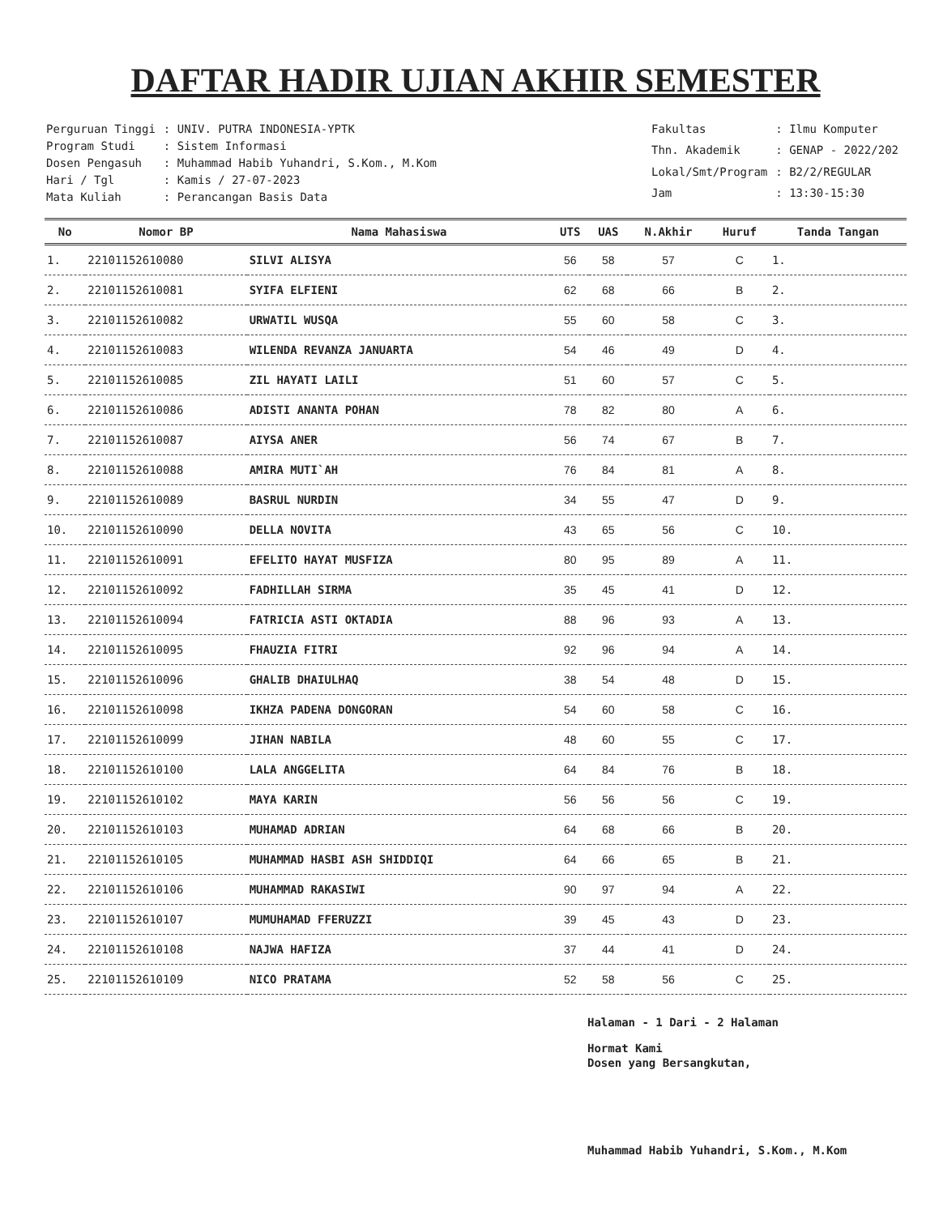DAFTAR HADIR UJIAN AKHIR SEMESTER
| Perguruan Tinggi | : UNIV. PUTRA INDONESIA-YPTK |
| Program Studi | : Sistem Informasi |
| Dosen Pengasuh | : Muhammad Habib Yuhandri, S.Kom., M.Kom |
| Hari / Tgl | : Kamis / 27-07-2023 |
| Mata Kuliah | : Perancangan Basis Data |
| Fakultas | : Ilmu Komputer |
| Thn. Akademik | : GENAP - 2022/202 |
| Lokal/Smt/Program | : B2/2/REGULAR |
| Jam | : 13:30-15:30 |
| No | Nomor BP | Nama Mahasiswa | UTS | UAS | N.Akhir | Huruf | Tanda Tangan |
| --- | --- | --- | --- | --- | --- | --- | --- |
| 1. | 22101152610080 | SILVI ALISYA | 56 | 58 | 57 | C | 1. |
| 2. | 22101152610081 | SYIFA ELFIENI | 62 | 68 | 66 | B | 2. |
| 3. | 22101152610082 | URWATIL WUSQA | 55 | 60 | 58 | C | 3. |
| 4. | 22101152610083 | WILENDA REVANZA JANUARTA | 54 | 46 | 49 | D | 4. |
| 5. | 22101152610085 | ZIL HAYATI LAILI | 51 | 60 | 57 | C | 5. |
| 6. | 22101152610086 | ADISTI ANANTA POHAN | 78 | 82 | 80 | A | 6. |
| 7. | 22101152610087 | AIYSA ANER | 56 | 74 | 67 | B | 7. |
| 8. | 22101152610088 | AMIRA MUTI`AH | 76 | 84 | 81 | A | 8. |
| 9. | 22101152610089 | BASRUL NURDIN | 34 | 55 | 47 | D | 9. |
| 10. | 22101152610090 | DELLA NOVITA | 43 | 65 | 56 | C | 10. |
| 11. | 22101152610091 | EFELITO HAYAT MUSFIZA | 80 | 95 | 89 | A | 11. |
| 12. | 22101152610092 | FADHILLAH SIRMA | 35 | 45 | 41 | D | 12. |
| 13. | 22101152610094 | FATRICIA ASTI OKTADIA | 88 | 96 | 93 | A | 13. |
| 14. | 22101152610095 | FHAUZIA FITRI | 92 | 96 | 94 | A | 14. |
| 15. | 22101152610096 | GHALIB DHAIULHAQ | 38 | 54 | 48 | D | 15. |
| 16. | 22101152610098 | IKHZA PADENA DONGORAN | 54 | 60 | 58 | C | 16. |
| 17. | 22101152610099 | JIHAN NABILA | 48 | 60 | 55 | C | 17. |
| 18. | 22101152610100 | LALA ANGGELITA | 64 | 84 | 76 | B | 18. |
| 19. | 22101152610102 | MAYA KARIN | 56 | 56 | 56 | C | 19. |
| 20. | 22101152610103 | MUHAMAD ADRIAN | 64 | 68 | 66 | B | 20. |
| 21. | 22101152610105 | MUHAMMAD HASBI ASH SHIDDIQI | 64 | 66 | 65 | B | 21. |
| 22. | 22101152610106 | MUHAMMAD RAKASIWI | 90 | 97 | 94 | A | 22. |
| 23. | 22101152610107 | MUMUHAMAD FFERUZZI | 39 | 45 | 43 | D | 23. |
| 24. | 22101152610108 | NAJWA HAFIZA | 37 | 44 | 41 | D | 24. |
| 25. | 22101152610109 | NICO PRATAMA | 52 | 58 | 56 | C | 25. |
Halaman - 1 Dari - 2 Halaman
Hormat Kami
Dosen yang Bersangkutan,
Muhammad Habib Yuhandri, S.Kom., M.Kom